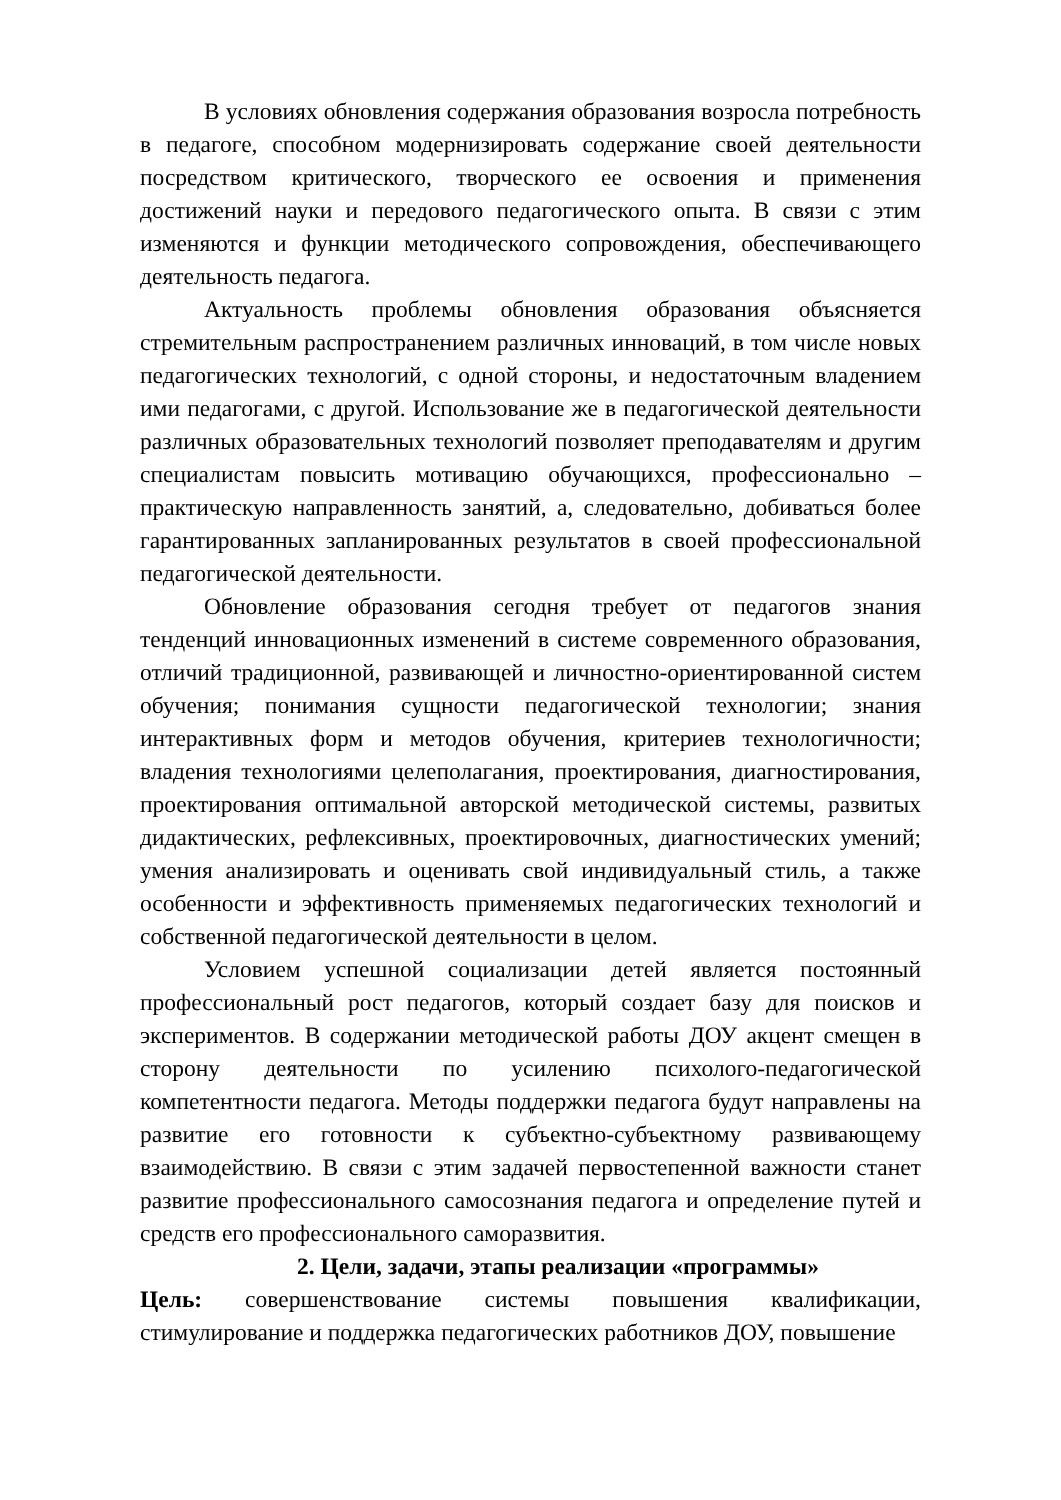В условиях обновления содержания образования возросла потребность в педагоге, способном модернизировать содержание своей деятельности посредством критического, творческого ее освоения и применения достижений науки и передового педагогического опыта. В связи с этим изменяются и функции методического сопровождения, обеспечивающего деятельность педагога.
Актуальность проблемы обновления образования объясняется стремительным распространением различных инноваций, в том числе новых педагогических технологий, с одной стороны, и недостаточным владением ими педагогами, с другой. Использование же в педагогической деятельности различных образовательных технологий позволяет преподавателям и другим специалистам повысить мотивацию обучающихся, профессионально – практическую направленность занятий, а, следовательно, добиваться более гарантированных запланированных результатов в своей профессиональной педагогической деятельности.
Обновление образования сегодня требует от педагогов знания тенденций инновационных изменений в системе современного образования, отличий традиционной, развивающей и личностно-ориентированной систем обучения; понимания сущности педагогической технологии; знания интерактивных форм и методов обучения, критериев технологичности; владения технологиями целеполагания, проектирования, диагностирования, проектирования оптимальной авторской методической системы, развитых дидактических, рефлексивных, проектировочных, диагностических умений; умения анализировать и оценивать свой индивидуальный стиль, а также особенности и эффективность применяемых педагогических технологий и собственной педагогической деятельности в целом.
Условием успешной социализации детей является постоянный профессиональный рост педагогов, который создает базу для поисков и экспериментов. В содержании методической работы ДОУ акцент смещен в сторону деятельности по усилению психолого-педагогической компетентности педагога. Методы поддержки педагога будут направлены на развитие его готовности к субъектно-субъектному развивающему взаимодействию. В связи с этим задачей первостепенной важности станет развитие профессионального самосознания педагога и определение путей и средств его профессионального саморазвития.
2. Цели, задачи, этапы реализации «программы»
Цель: совершенствование системы повышения квалификации, стимулирование и поддержка педагогических работников ДОУ, повышение